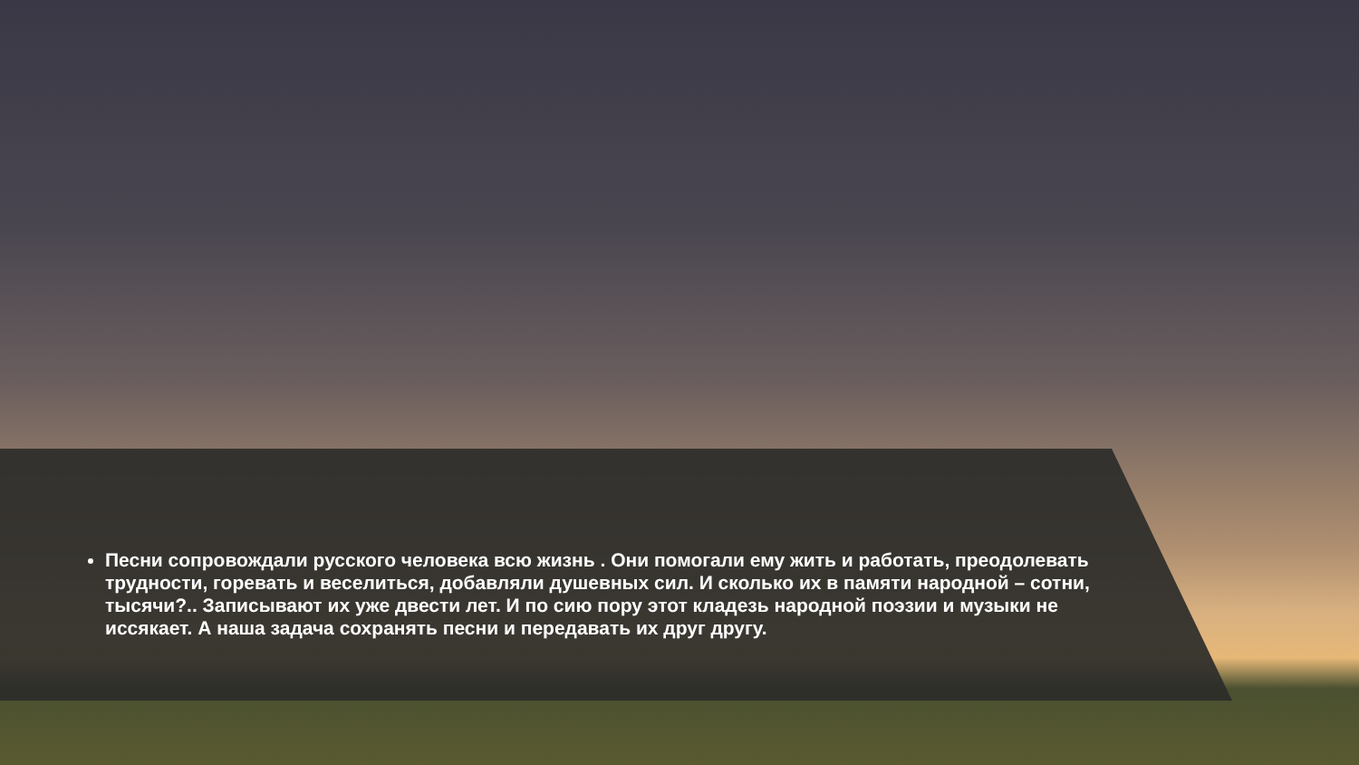Песни сопровождали русского человека всю жизнь . Они помогали ему жить и работать, преодолевать трудности, горевать и веселиться, добавляли душевных сил. И сколько их в памяти народной – сотни, тысячи?.. Записывают их уже двести лет. И по сию пору этот кладезь народной поэзии и музыки не иссякает. А наша задача сохранять песни и передавать их друг другу.